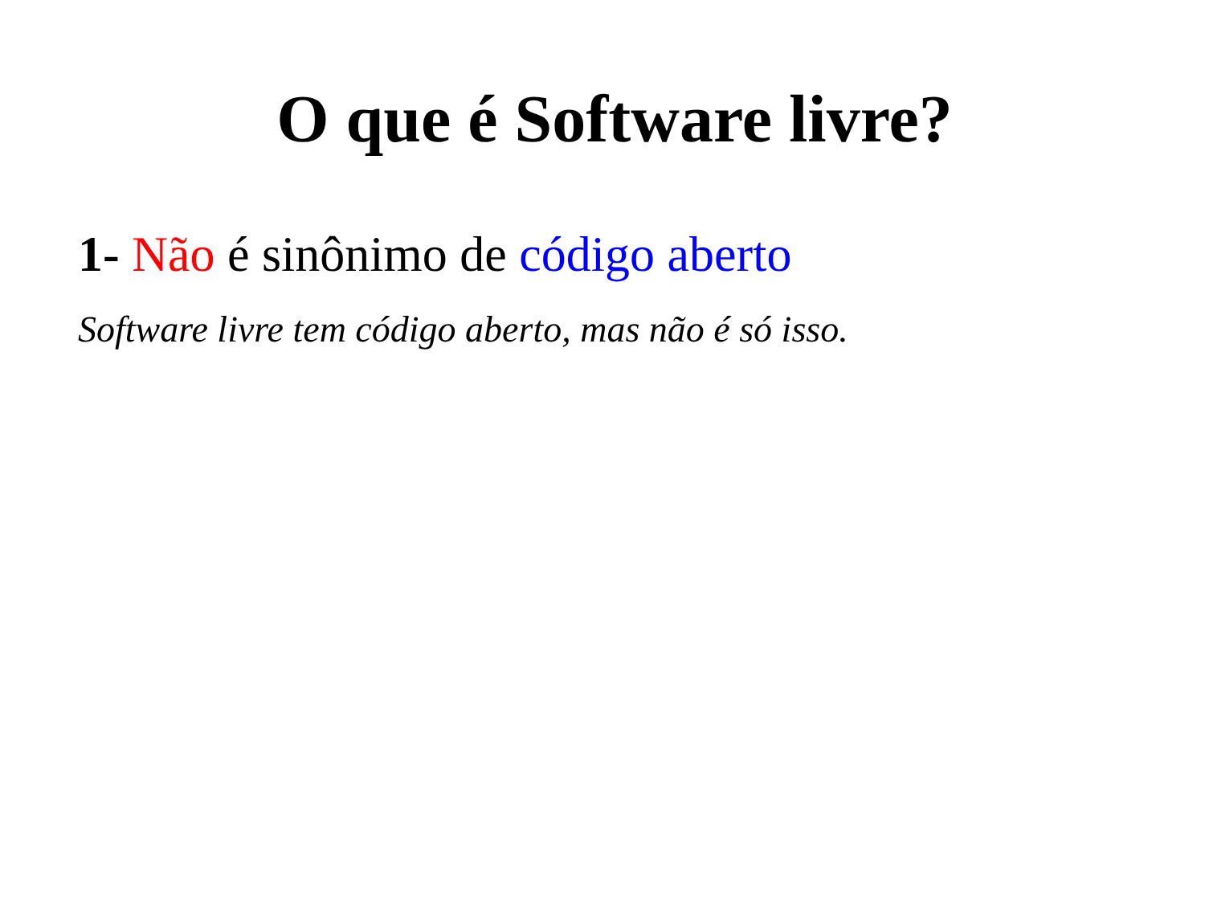O que é Software livre?
1- Não é sinônimo de código aberto
Software livre tem código aberto, mas não é só isso.